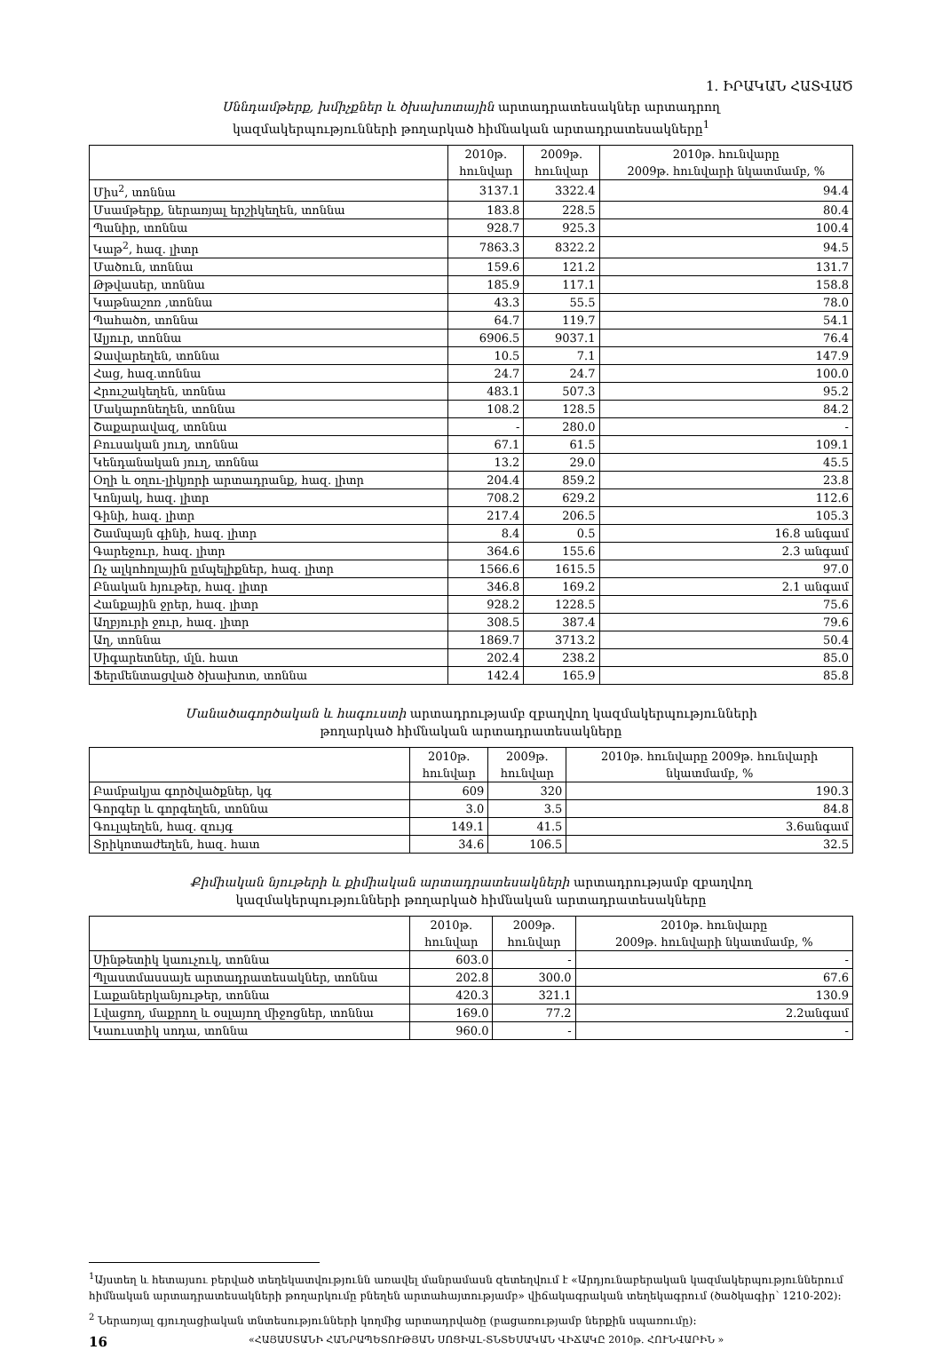1. ԻՐԱԿԱՆ ՀԱՏՎԱԾ
Սննդամթերք, խմիչքներ և ծխախոտային արտադրատեսակներ արտադրող
կազմակերպությունների թողարկած հիմնական արտադրատեսակները<sup>1</sup>
| | 2010թ. հունվար | 2009թ. հունվար | 2010թ. հունվարը 2009թ. հունվարի նկատմամբ, % |
| --- | --- | --- | --- |
| Միս<sup>2</sup>, տոննա | 3137.1 | 3322.4 | 94.4 |
| Մսամթերք, ներառյալ երշիկեղեն, տոննա | 183.8 | 228.5 | 80.4 |
| Պանիր, տոննա | 928.7 | 925.3 | 100.4 |
| Կաթ<sup>2</sup>, հազ. լիտր | 7863.3 | 8322.2 | 94.5 |
| Մածուն, տոննա | 159.6 | 121.2 | 131.7 |
| Թթվասեր, տոննա | 185.9 | 117.1 | 158.8 |
| Կաթնաշոռ ,տոննա | 43.3 | 55.5 | 78.0 |
| Պահածո, տոննա | 64.7 | 119.7 | 54.1 |
| Ալյուր, տոննա | 6906.5 | 9037.1 | 76.4 |
| Ձավարեղեն, տոննա | 10.5 | 7.1 | 147.9 |
| Հաց, հազ.տոննա | 24.7 | 24.7 | 100.0 |
| Հրուշակեղեն, տոննա | 483.1 | 507.3 | 95.2 |
| Մակարոնեղեն, տոննա | 108.2 | 128.5 | 84.2 |
| Շաքարավազ, տոննա | - | 280.0 | - |
| Բուսական յուղ, տոննա | 67.1 | 61.5 | 109.1 |
| Կենդանական յուղ, տոննա | 13.2 | 29.0 | 45.5 |
| Օղի և օղու-լիկյորի արտադրանք, հազ. լիտր | 204.4 | 859.2 | 23.8 |
| Կոնյակ, հազ. լիտր | 708.2 | 629.2 | 112.6 |
| Գինի, հազ. լիտր | 217.4 | 206.5 | 105.3 |
| Շամպայն գինի, հազ. լիտր | 8.4 | 0.5 | 16.8 անգամ |
| Գարեջուր, հազ. լիտր | 364.6 | 155.6 | 2.3 անգամ |
| Ոչ ալկոհոլային ըմպելիքներ, հազ. լիտր | 1566.6 | 1615.5 | 97.0 |
| Բնական հյութեր, հազ. լիտր | 346.8 | 169.2 | 2.1 անգամ |
| Հանքային ջրեր, հազ. լիտր | 928.2 | 1228.5 | 75.6 |
| Աղբյուրի ջուր, հազ. լիտր | 308.5 | 387.4 | 79.6 |
| Աղ, տոննա | 1869.7 | 3713.2 | 50.4 |
| Սիգարետներ, մլն. հատ | 202.4 | 238.2 | 85.0 |
| Ֆերմենտացված ծխախոտ, տոննա | 142.4 | 165.9 | 85.8 |
Մանածագործական և հագուստի արտադրությամբ զբաղվող կազմակերպությունների
թողարկած հիմնական արտադրատեսակները
| | 2010թ. հունվար | 2009թ. հունվար | 2010թ. հունվարը 2009թ. հունվարի նկատմամբ, % |
| --- | --- | --- | --- |
| Բամբակյա գործվածքներ, կգ | 609 | 320 | 190.3 |
| Գորգեր և գորգեղեն, տոննա | 3.0 | 3.5 | 84.8 |
| Գուլպեղեն, հազ. զույգ | 149.1 | 41.5 | 3.6անգամ |
| Տրիկոտաժեղեն, հազ. հատ | 34.6 | 106.5 | 32.5 |
Քիմիական նյութերի և քիմիական արտադրատեսակների արտադրությամբ զբաղվող
կազմակերպությունների թողարկած հիմնական արտադրատեսակները
| | 2010թ. հունվար | 2009թ. հունվար | 2010թ. հունվարը 2009թ. հունվարի նկատմամբ, % |
| --- | --- | --- | --- |
| Սինթետիկ կաուչուկ, տոննա | 603.0 | - | - |
| Պլաստմասսայե արտադրատեսակներ, տոննա | 202.8 | 300.0 | 67.6 |
| Լաքաներկանյութեր, տոննա | 420.3 | 321.1 | 130.9 |
| Լվացող, մաքրող և օսլայող միջոցներ, տոննա | 169.0 | 77.2 | 2.2անգամ |
| Կաուստիկ սոդա, տոննա | 960.0 | - | - |
<sup>1</sup> Այստեղ և հետայսու բերված տեղեկատվությունն առավել մանրամասն զետեղվում է «Արդյունաբերական կազմակերպություններում հիմնական արտադրատեսակների թողարկումը բնեղեն արտահայտությամբ» վիճակագրական տեղեկագրում (ծածկագիր՝ 1210-202):
<sup>2</sup> Ներառյալ գյուղացիական տնտեսությունների կողմից արտադրվածը (բացառությամբ ներքին սպառումը):
16 «ՀԱՅԱՍՏԱՆԻ ՀԱՆՐԱՊԵՏՈՒԹՅԱՆ ՍՈՑԻԱԼ-ՏՆՏԵՍԱԿԱՆ ՎԻՃԱԿԸ 2010թ. ՀՈՒՆՎԱՐԻՆ »